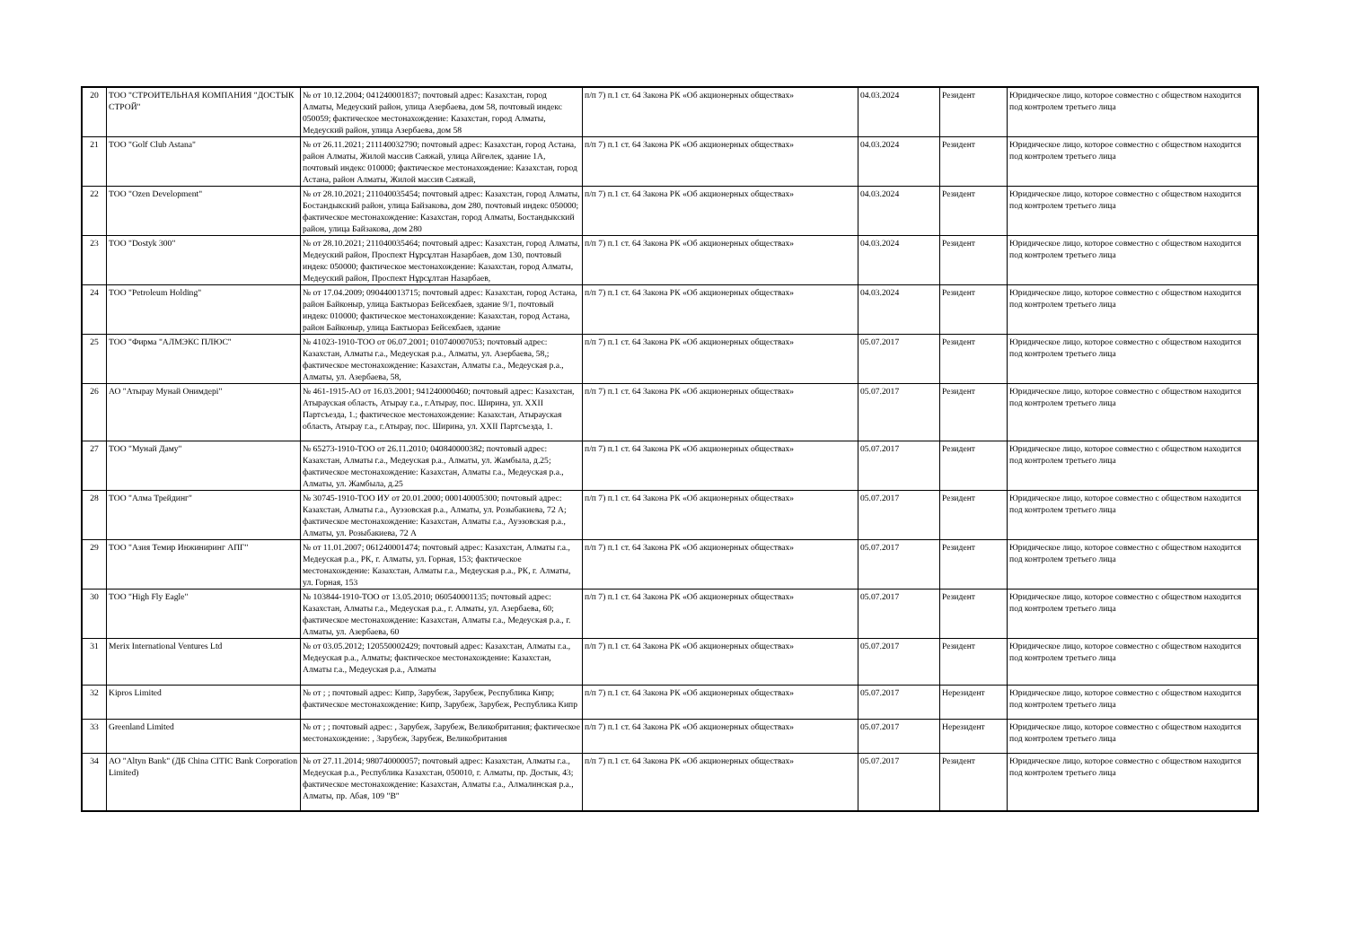| 20 | ТОО "СТРОИТЕЛЬНАЯ КОМПАНИЯ "ДОСТЫК СТРОЙ" | № от 10.12.2004; 041240001837; почтовый адрес: Казахстан, город Алматы, Медеуский район, улица Азербаева, дом 58, почтовый индекс 050059; фактическое местонахождение: Казахстан, город Алматы, Медеуский район, улица Азербаева, дом 58 | п/п 7) п.1 ст. 64 Закона РК «Об акционерных обществах» | 04.03.2024 | Резидент | Юридическое лицо, которое совместно с обществом находится под контролем третьего лица |
| 21 | ТОО "Golf Club Astana" | № от 26.11.2021; 211140032790; почтовый адрес: Казахстан, город Астана, район Алматы, Жилой массив Саяжай, улица Айгөлек, здание 1А, почтовый индекс 010000; фактическое местонахождение: Казахстан, город Астана, район Алматы, Жилой массив Саяжай, | п/п 7) п.1 ст. 64 Закона РК «Об акционерных обществах» | 04.03.2024 | Резидент | Юридическое лицо, которое совместно с обществом находится под контролем третьего лица |
| 22 | ТОО "Ozen Development" | № от 28.10.2021; 211040035454; почтовый адрес: Казахстан, город Алматы, Бостандыкский район, улица Байзакова, дом 280, почтовый индекс 050000; фактическое местонахождение: Казахстан, город Алматы, Бостандыкский район, улица Байзакова, дом 280 | п/п 7) п.1 ст. 64 Закона РК «Об акционерных обществах» | 04.03.2024 | Резидент | Юридическое лицо, которое совместно с обществом находится под контролем третьего лица |
| 23 | ТОО "Dostyk 300" | № от 28.10.2021; 211040035464; почтовый адрес: Казахстан, город Алматы, Медеуский район, Проспект Нұрсұлтан Назарбаев, дом 130, почтовый индекс 050000; фактическое местонахождение: Казахстан, город Алматы, Медеуский район, Проспект Нұрсұлтан Назарбаев, | п/п 7) п.1 ст. 64 Закона РК «Об акционерных обществах» | 04.03.2024 | Резидент | Юридическое лицо, которое совместно с обществом находится под контролем третьего лица |
| 24 | ТОО "Petroleum Holding" | № от 17.04.2009; 090440013715; почтовый адрес: Казахстан, город Астана, район Байконыр, улица Бактыораз Бейсекбаев, здание 9/1, почтовый индекс 010000; фактическое местонахождение: Казахстан, город Астана, район Байконыр, улица Бактыораз Бейсекбаев, здание | п/п 7) п.1 ст. 64 Закона РК «Об акционерных обществах» | 04.03.2024 | Резидент | Юридическое лицо, которое совместно с обществом находится под контролем третьего лица |
| 25 | ТОО "Фирма "АЛМЭКС ПЛЮС" | № 41023-1910-ТОО от 06.07.2001; 010740007053; почтовый адрес: Казахстан, Алматы г.а., Медеуская р.а., Алматы, ул. Азербаева, 58,; фактическое местонахождение: Казахстан, Алматы г.а., Медеуская р.а., Алматы, ул. Азербаева, 58, | п/п 7) п.1 ст. 64 Закона РК «Об акционерных обществах» | 05.07.2017 | Резидент | Юридическое лицо, которое совместно с обществом находится под контролем третьего лица |
| 26 | АО "Атырау Мунай Онимдерi" | № 461-1915-АО от 16.03.2001; 941240000460; почтовый адрес: Казахстан, Атырауская область, Атырау г.а., г.Атырау, пос. Ширина, ул. XXII Партсъезда, 1.; фактическое местонахождение: Казахстан, Атырауская область, Атырау г.а., г.Атырау, пос. Ширина, ул. XXII Партсъезда, 1. | п/п 7) п.1 ст. 64 Закона РК «Об акционерных обществах» | 05.07.2017 | Резидент | Юридическое лицо, которое совместно с обществом находится под контролем третьего лица |
| 27 | ТОО "Мунай Даму" | № 65273-1910-ТОО от 26.11.2010; 040840000382; почтовый адрес: Казахстан, Алматы г.а., Медеуская р.а., Алматы, ул. Жамбыла, д.25; фактическое местонахождение: Казахстан, Алматы г.а., Медеуская р.а., Алматы, ул. Жамбыла, д.25 | п/п 7) п.1 ст. 64 Закона РК «Об акционерных обществах» | 05.07.2017 | Резидент | Юридическое лицо, которое совместно с обществом находится под контролем третьего лица |
| 28 | ТОО "Алма Трейдинг" | № 30745-1910-ТОО ИУ от 20.01.2000; 000140005300; почтовый адрес: Казахстан, Алматы г.а., Ауэзовская р.а., Алматы, ул. Розыбакиева, 72 А; фактическое местонахождение: Казахстан, Алматы г.а., Ауэзовская р.а., Алматы, ул. Розыбакиева, 72 А | п/п 7) п.1 ст. 64 Закона РК «Об акционерных обществах» | 05.07.2017 | Резидент | Юридическое лицо, которое совместно с обществом находится под контролем третьего лица |
| 29 | ТОО "Азия Темир Инжиниринг АПГ" | № от 11.01.2007; 061240001474; почтовый адрес: Казахстан, Алматы г.а., Медеуская р.а., РК, г. Алматы, ул. Горная, 153; фактическое местонахождение: Казахстан, Алматы г.а., Медеуская р.а., РК, г. Алматы, ул. Горная, 153 | п/п 7) п.1 ст. 64 Закона РК «Об акционерных обществах» | 05.07.2017 | Резидент | Юридическое лицо, которое совместно с обществом находится под контролем третьего лица |
| 30 | ТОО "High Fly Eagle" | № 103844-1910-ТОО от 13.05.2010; 060540001135; почтовый адрес: Казахстан, Алматы г.а., Медеуская р.а., г. Алматы, ул. Азербаева, 60; фактическое местонахождение: Казахстан, Алматы г.а., Медеуская р.а., г. Алматы, ул. Азербаева, 60 | п/п 7) п.1 ст. 64 Закона РК «Об акционерных обществах» | 05.07.2017 | Резидент | Юридическое лицо, которое совместно с обществом находится под контролем третьего лица |
| 31 | Merix International Ventures Ltd | № от 03.05.2012; 120550002429; почтовый адрес: Казахстан, Алматы г.а., Медеуская р.а., Алматы; фактическое местонахождение: Казахстан, Алматы г.а., Медеуская р.а., Алматы | п/п 7) п.1 ст. 64 Закона РК «Об акционерных обществах» | 05.07.2017 | Резидент | Юридическое лицо, которое совместно с обществом находится под контролем третьего лица |
| 32 | Kipros Limited | № от ; ; почтовый адрес: Кипр, Зарубеж, Зарубеж, Республика Кипр; фактическое местонахождение: Кипр, Зарубеж, Зарубеж, Республика Кипр | п/п 7) п.1 ст. 64 Закона РК «Об акционерных обществах» | 05.07.2017 | Нерезидент | Юридическое лицо, которое совместно с обществом находится под контролем третьего лица |
| 33 | Greenland Limited | № от ; ; почтовый адрес: , Зарубеж, Зарубеж, Великобритания; фактическое местонахождение: , Зарубеж, Зарубеж, Великобритания | п/п 7) п.1 ст. 64 Закона РК «Об акционерных обществах» | 05.07.2017 | Нерезидент | Юридическое лицо, которое совместно с обществом находится под контролем третьего лица |
| 34 | АО "Altyn Bank" (ДБ China CITIC Bank Corporation Limited) | № от 27.11.2014; 980740000057; почтовый адрес: Казахстан, Алматы г.а., Медеуская р.а., Республика Казахстан, 050010, г. Алматы, пр. Достык, 43; фактическое местонахождение: Казахстан, Алматы г.а., Алмалинская р.а., Алматы, пр. Абая, 109 "В" | п/п 7) п.1 ст. 64 Закона РК «Об акционерных обществах» | 05.07.2017 | Резидент | Юридическое лицо, которое совместно с обществом находится под контролем третьего лица |